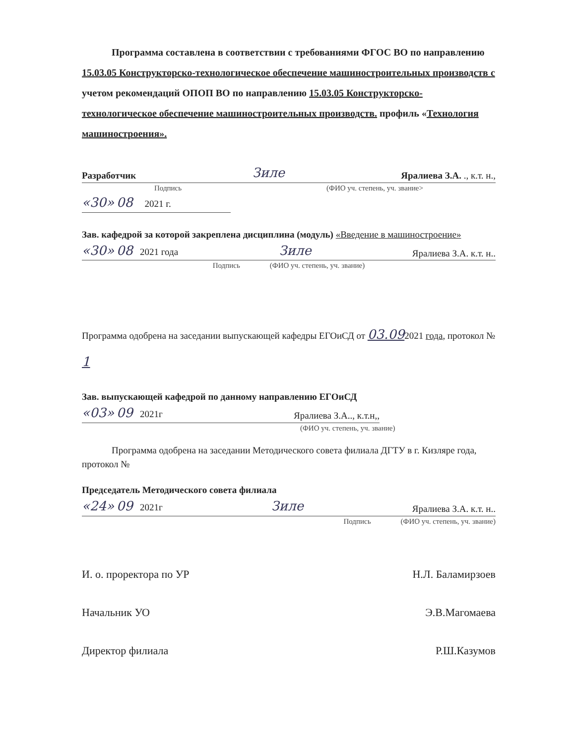Программа составлена в соответствии с требованиями ФГОС ВО по направлению 15.03.05 Конструкторско-технологическое обеспечение машиностроительных производств с учетом рекомендаций ОПОП ВО по направлению 15.03.05 Конструкторско-технологическое обеспечение машиностроительных производств. профиль «Технология машиностроения».
Разработчик Зиле Яралиева З.А. ., к.т. н.,
Подпись (ФИО уч. степень, уч. звание>
«30» 08 2021 г.
Зав. кафедрой за которой закреплена дисциплина (модуль) «Введение в машиностроение»
«30» 08 2021 года Зиле Яралиева З.А. к.т. н..
Подпись (ФИО уч. степень, уч. звание)
Программа одобрена на заседании выпускающей кафедры ЕГОиСД от 03.092021 года, протокол № 1
Зав. выпускающей кафедрой по данному направлению ЕГОиСД
«03» 09 2021г Яралиева З.А.., к.т.н,,
(ФИО уч. степень, уч. звание)
Программа одобрена на заседании Методического совета филиала ДГТУ в г. Кизляре года, протокол №
Председатель Методического совета филиала
«24» 09 2021г Зиле Яралиева З.А. к.т. н..
Подпись (ФИО уч. степень, уч. звание)
И. о. проректора по УР Н.Л. Баламирзоев
Начальник УО Э.В.Магомаева
Директор филиала Р.Ш.Казумов